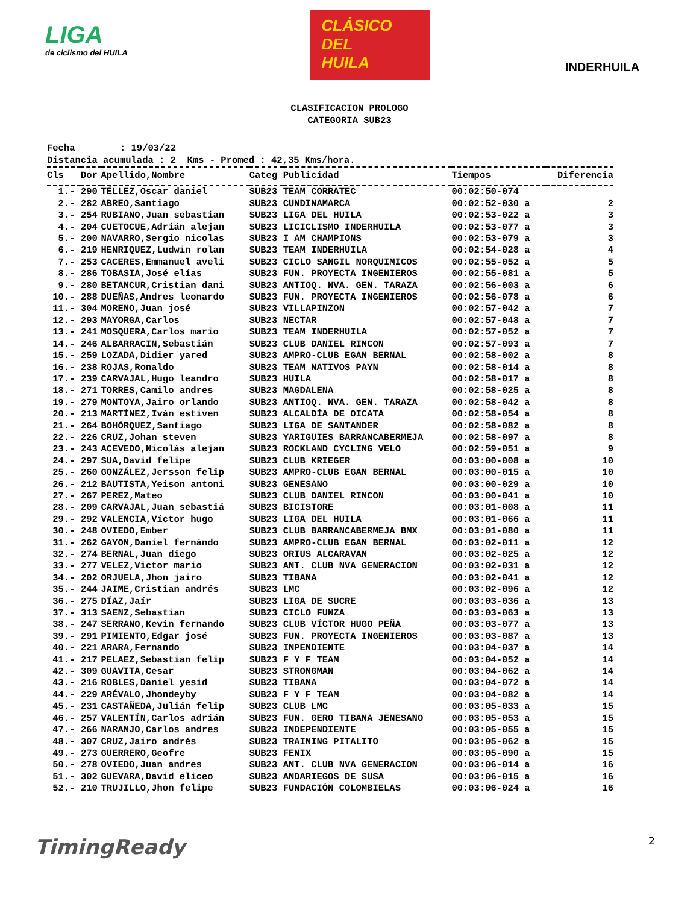LIGA
de ciclismo del HUILA
CLÁSICO
DEL
HUILA
INDERHUILA
CLASIFICACION PROLOGO
CATEGORIA SUB23
Fecha : 19/03/22 Distancia acumulada : 2 Kms - Promed : 42,35 Kms/hora.
| Cls | Dor | Apellido,Nombre | Categ | Publicidad | Tiempos | Diferencia |
| --- | --- | --- | --- | --- | --- | --- |
| 1.- | 290 | TÉLLEZ,Oscar daniel | SUB23 | TEAM CORRATEC | 00:02:50-074 | |
| 2.- | 282 | ABREO,Santiago | SUB23 | CUNDINAMARCA | 00:02:52-030 a | 2 |
| 3.- | 254 | RUBIANO,Juan sebastian | SUB23 | LIGA DEL HUILA | 00:02:53-022 a | 3 |
| 4.- | 204 | CUETOCUE,Adrián alejan | SUB23 | LICICLISMO INDERHUILA | 00:02:53-077 a | 3 |
| 5.- | 200 | NAVARRO,Sergio nicolas | SUB23 | I AM CHAMPIONS | 00:02:53-079 a | 3 |
| 6.- | 219 | HENRIQUEZ,Ludwin rolan | SUB23 | TEAM INDERHUILA | 00:02:54-028 a | 4 |
| 7.- | 253 | CACERES,Emmanuel aveli | SUB23 | CICLO SANGIL NORQUIMICOS | 00:02:55-052 a | 5 |
| 8.- | 286 | TOBASIA,José elías | SUB23 | FUN. PROYECTA INGENIEROS | 00:02:55-081 a | 5 |
| 9.- | 280 | BETANCUR,Cristian dani | SUB23 | ANTIOQ. NVA. GEN. TARAZA | 00:02:56-003 a | 6 |
| 10.- | 288 | DUEÑAS,Andres leonardo | SUB23 | FUN. PROYECTA INGENIEROS | 00:02:56-078 a | 6 |
| 11.- | 304 | MORENO,Juan josé | SUB23 | VILLAPINZON | 00:02:57-042 a | 7 |
| 12.- | 293 | MAYORGA,Carlos | SUB23 | NECTAR | 00:02:57-048 a | 7 |
| 13.- | 241 | MOSQUERA,Carlos mario | SUB23 | TEAM INDERHUILA | 00:02:57-052 a | 7 |
| 14.- | 246 | ALBARRACIN,Sebastián | SUB23 | CLUB DANIEL RINCON | 00:02:57-093 a | 7 |
| 15.- | 259 | LOZADA,Didier yared | SUB23 | AMPRO-CLUB EGAN BERNAL | 00:02:58-002 a | 8 |
| 16.- | 238 | ROJAS,Ronaldo | SUB23 | TEAM NATIVOS PAYN | 00:02:58-014 a | 8 |
| 17.- | 239 | CARVAJAL,Hugo leandro | SUB23 | HUILA | 00:02:58-017 a | 8 |
| 18.- | 271 | TORRES,Camilo andres | SUB23 | MAGDALENA | 00:02:58-025 a | 8 |
| 19.- | 279 | MONTOYA,Jairo orlando | SUB23 | ANTIOQ. NVA. GEN. TARAZA | 00:02:58-042 a | 8 |
| 20.- | 213 | MARTÍNEZ,Iván estiven | SUB23 | ALCALDÍA DE OICATA | 00:02:58-054 a | 8 |
| 21.- | 264 | BOHÓRQUEZ,Santiago | SUB23 | LIGA DE SANTANDER | 00:02:58-082 a | 8 |
| 22.- | 226 | CRUZ,Johan steven | SUB23 | YARIGUIES BARRANCABERMEJA | 00:02:58-097 a | 8 |
| 23.- | 243 | ACEVEDO,Nicolás alejan | SUB23 | ROCKLAND CYCLING VELO | 00:02:59-051 a | 9 |
| 24.- | 297 | SUA,David felipe | SUB23 | CLUB KRIEGER | 00:03:00-008 a | 10 |
| 25.- | 260 | GONZÁLEZ,Jersson felip | SUB23 | AMPRO-CLUB EGAN BERNAL | 00:03:00-015 a | 10 |
| 26.- | 212 | BAUTISTA,Yeison antoni | SUB23 | GENESANO | 00:03:00-029 a | 10 |
| 27.- | 267 | PEREZ,Mateo | SUB23 | CLUB DANIEL RINCON | 00:03:00-041 a | 10 |
| 28.- | 209 | CARVAJAL,Juan sebastiá | SUB23 | BICISTORE | 00:03:01-008 a | 11 |
| 29.- | 292 | VALENCIA,Víctor hugo | SUB23 | LIGA DEL HUILA | 00:03:01-066 a | 11 |
| 30.- | 248 | OVIEDO,Ember | SUB23 | CLUB BARRANCABERMEJA BMX | 00:03:01-080 a | 11 |
| 31.- | 262 | GAYON,Daniel fernándo | SUB23 | AMPRO-CLUB EGAN BERNAL | 00:03:02-011 a | 12 |
| 32.- | 274 | BERNAL,Juan diego | SUB23 | ORIUS ALCARAVAN | 00:03:02-025 a | 12 |
| 33.- | 277 | VELEZ,Victor mario | SUB23 | ANT. CLUB NVA GENERACION | 00:03:02-031 a | 12 |
| 34.- | 202 | ORJUELA,Jhon jairo | SUB23 | TIBANA | 00:03:02-041 a | 12 |
| 35.- | 244 | JAIME,Cristian andrés | SUB23 | LMC | 00:03:02-096 a | 12 |
| 36.- | 275 | DÍAZ,Jaír | SUB23 | LIGA DE SUCRE | 00:03:03-036 a | 13 |
| 37.- | 313 | SAENZ,Sebastian | SUB23 | CICLO FUNZA | 00:03:03-063 a | 13 |
| 38.- | 247 | SERRANO,Kevin fernando | SUB23 | CLUB VÍCTOR HUGO PEÑA | 00:03:03-077 a | 13 |
| 39.- | 291 | PIMIENTO,Edgar josé | SUB23 | FUN. PROYECTA INGENIEROS | 00:03:03-087 a | 13 |
| 40.- | 221 | ARARA,Fernando | SUB23 | INPENDIENTE | 00:03:04-037 a | 14 |
| 41.- | 217 | PELAEZ,Sebastian felip | SUB23 | F Y F TEAM | 00:03:04-052 a | 14 |
| 42.- | 309 | GUAVITA,Cesar | SUB23 | STRONGMAN | 00:03:04-062 a | 14 |
| 43.- | 216 | ROBLES,Daniel yesid | SUB23 | TIBANA | 00:03:04-072 a | 14 |
| 44.- | 229 | ARÉVALO,Jhondeyby | SUB23 | F Y F TEAM | 00:03:04-082 a | 14 |
| 45.- | 231 | CASTAÑEDA,Julián felip | SUB23 | CLUB LMC | 00:03:05-033 a | 15 |
| 46.- | 257 | VALENTÍN,Carlos adrián | SUB23 | FUN. GERO TIBANA JENESANO | 00:03:05-053 a | 15 |
| 47.- | 266 | NARANJO,Carlos andres | SUB23 | INDEPENDIENTE | 00:03:05-055 a | 15 |
| 48.- | 307 | CRUZ,Jairo andrés | SUB23 | TRAINING PITALITO | 00:03:05-062 a | 15 |
| 49.- | 273 | GUERRERO,Geofre | SUB23 | FENIX | 00:03:05-090 a | 15 |
| 50.- | 278 | OVIEDO,Juan andres | SUB23 | ANT. CLUB NVA GENERACION | 00:03:06-014 a | 16 |
| 51.- | 302 | GUEVARA,David eliceo | SUB23 | ANDARIEGOS DE SUSA | 00:03:06-015 a | 16 |
| 52.- | 210 | TRUJILLO,Jhon felipe | SUB23 | FUNDACIÓN COLOMBIELAS | 00:03:06-024 a | 16 |
TimingReady 2